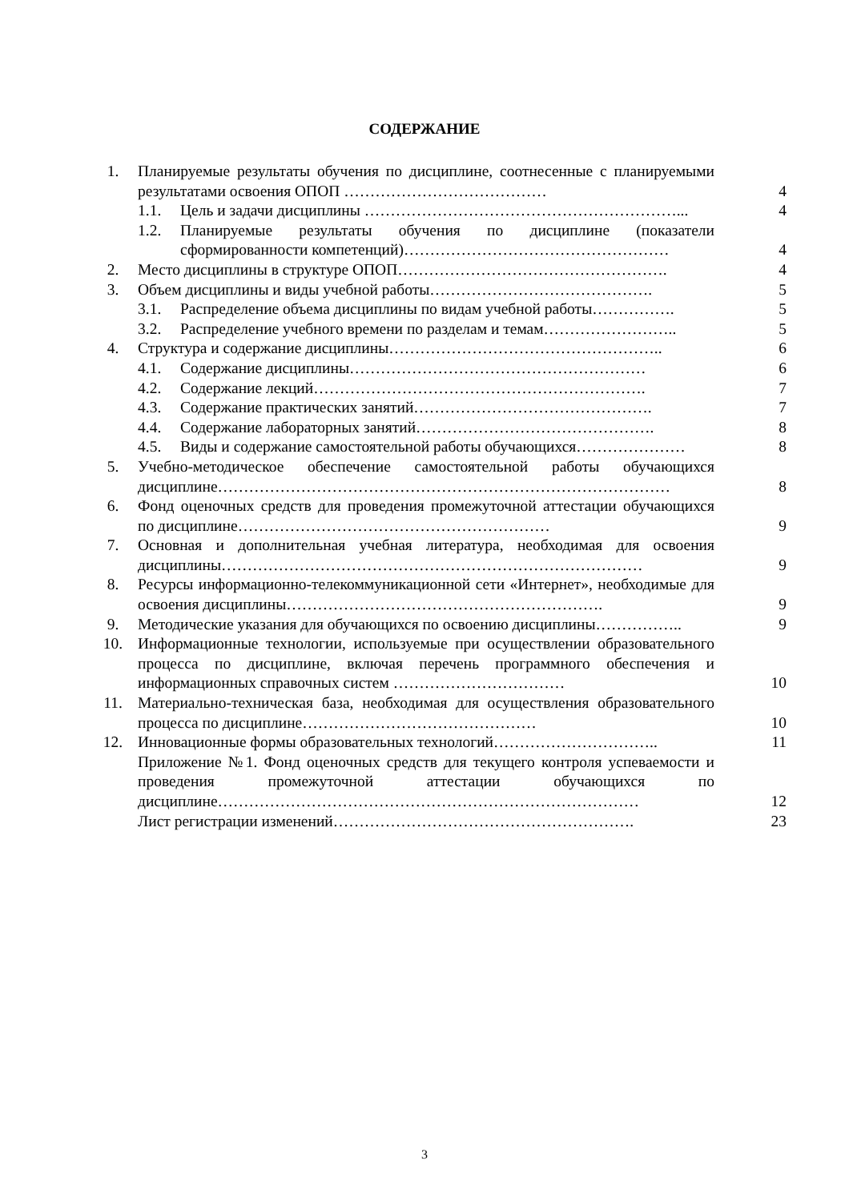СОДЕРЖАНИЕ
| 1. | Планируемые результаты обучения по дисциплине, соотнесенные с планируемыми результатами освоения ОПОП ………………………………… | 4 |
| | 1.1. Цель и задачи дисциплины ……………………………………………………... | 4 |
| | 1.2. Планируемые результаты обучения по дисциплине (показатели сформированности компетенций)…………………………………………… | 4 |
| 2. | Место дисциплины в структуре ОПОП……………………………………………. | 4 |
| 3. | Объем дисциплины и виды учебной работы……………………………………. | 5 |
| | 3.1. Распределение объема дисциплины по видам учебной работы……………. | 5 |
| | 3.2. Распределение учебного времени по разделам и темам…………………….. | 5 |
| 4. | Структура и содержание дисциплины…………………………………………….. | 6 |
| | 4.1. Содержание дисциплины………………………………………………… | 6 |
| | 4.2. Содержание лекций………………………………………………………. | 7 |
| | 4.3. Содержание практических занятий………………………………………. | 7 |
| | 4.4. Содержание лабораторных занятий………………………………………. | 8 |
| | 4.5. Виды и содержание самостоятельной работы обучающихся………………… | 8 |
| 5. | Учебно-методическое обеспечение самостоятельной работы обучающихся дисциплине…………………………………………………………………………… | 8 |
| 6. | Фонд оценочных средств для проведения промежуточной аттестации обучающихся по дисциплине…………………………………………………… | 9 |
| 7. | Основная и дополнительная учебная литература, необходимая для освоения дисциплины……………………………………………………………………… | 9 |
| 8. | Ресурсы информационно-телекоммуникационной сети «Интернет», необходимые для освоения дисциплины……………………………………………………. | 9 |
| 9. | Методические указания для обучающихся по освоению дисциплины…………….. | 9 |
| 10. | Информационные технологии, используемые при осуществлении образовательного процесса по дисциплине, включая перечень программного обеспечения и информационных справочных систем …………………………… | 10 |
| 11. | Материально-техническая база, необходимая для осуществления образовательного процесса по дисциплине……………………………………… | 10 |
| 12. | Инновационные формы образовательных технологий………………………….. | 11 |
| | Приложение №1. Фонд оценочных средств для текущего контроля успеваемости и проведения промежуточной аттестации обучающихся по дисциплине……………………………………………………………………… | 12 |
| | Лист регистрации изменений…………………………………………………. | 23 |
3